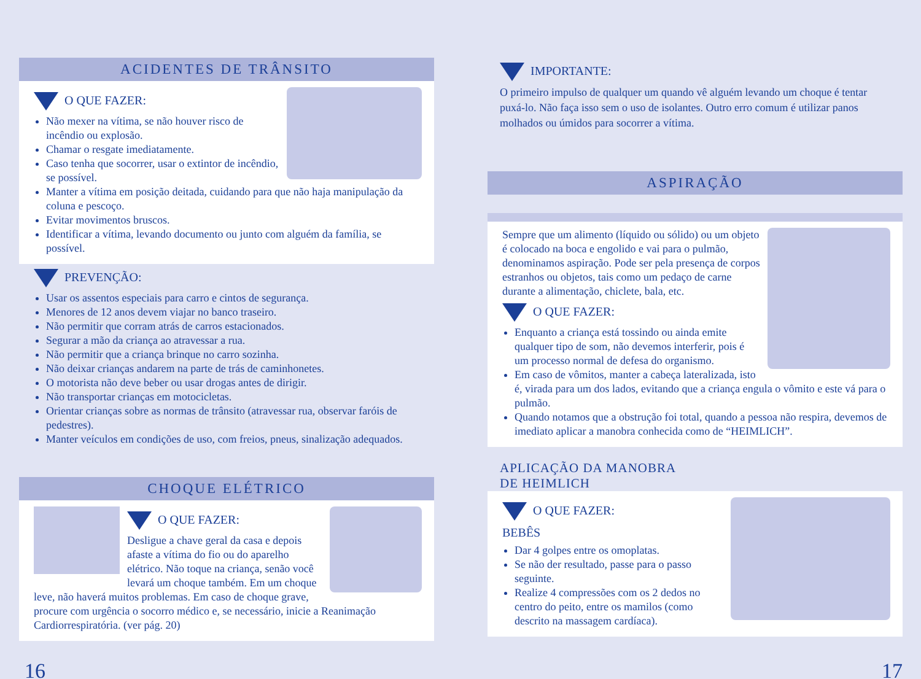ACIDENTES DE TRÂNSITO
O QUE FAZER:
Não mexer na vítima, se não houver risco de incêndio ou explosão.
Chamar o resgate imediatamente.
Caso tenha que socorrer, usar o extintor de incêndio, se possível.
Manter a vítima em posição deitada, cuidando para que não haja manipulação da coluna e pescoço.
Evitar movimentos bruscos.
Identificar a vítima, levando documento ou junto com alguém da família, se possível.
PREVENÇÃO:
Usar os assentos especiais para carro e cintos de segurança.
Menores de 12 anos devem viajar no banco traseiro.
Não permitir que corram atrás de carros estacionados.
Segurar a mão da criança ao atravessar a rua.
Não permitir que a criança brinque no carro sozinha.
Não deixar crianças andarem na parte de trás de caminhonetes.
O motorista não deve beber ou usar drogas antes de dirigir.
Não transportar crianças em motocicletas.
Orientar crianças sobre as normas de trânsito (atravessar rua, observar faróis de pedestres).
Manter veículos em condições de uso, com freios, pneus, sinalização adequados.
CHOQUE ELÉTRICO
O QUE FAZER:
Desligue a chave geral da casa e depois afaste a vítima do fio ou do aparelho elétrico. Não toque na criança, senão você levará um choque também. Em um choque leve, não haverá muitos problemas. Em caso de choque grave, procure com urgência o socorro médico e, se necessário, inicie a Reanimação Cardiorrespiratória. (ver pág. 20)
IMPORTANTE:
O primeiro impulso de qualquer um quando vê alguém levando um choque é tentar puxá-lo. Não faça isso sem o uso de isolantes. Outro erro comum é utilizar panos molhados ou úmidos para socorrer a vítima.
ASPIRAÇÃO
Sempre que um alimento (líquido ou sólido) ou um objeto é colocado na boca e engolido e vai para o pulmão, denominamos aspiração. Pode ser pela presença de corpos estranhos ou objetos, tais como um pedaço de carne durante a alimentação, chiclete, bala, etc.
O QUE FAZER:
Enquanto a criança está tossindo ou ainda emite qualquer tipo de som, não devemos interferir, pois é um processo normal de defesa do organismo.
Em caso de vômitos, manter a cabeça lateralizada, isto é, virada para um dos lados, evitando que a criança engula o vômito e este vá para o pulmão.
Quando notamos que a obstrução foi total, quando a pessoa não respira, devemos de imediato aplicar a manobra conhecida como de “HEIMLICH”.
APLICAÇÃO DA MANOBRA
DE HEIMLICH
O QUE FAZER:
BEBÊS
Dar 4 golpes entre os omoplatas.
Se não der resultado, passe para o passo seguinte.
Realize 4 compressões com os 2 dedos no centro do peito, entre os mamilos (como descrito na massagem cardíaca).
16 17